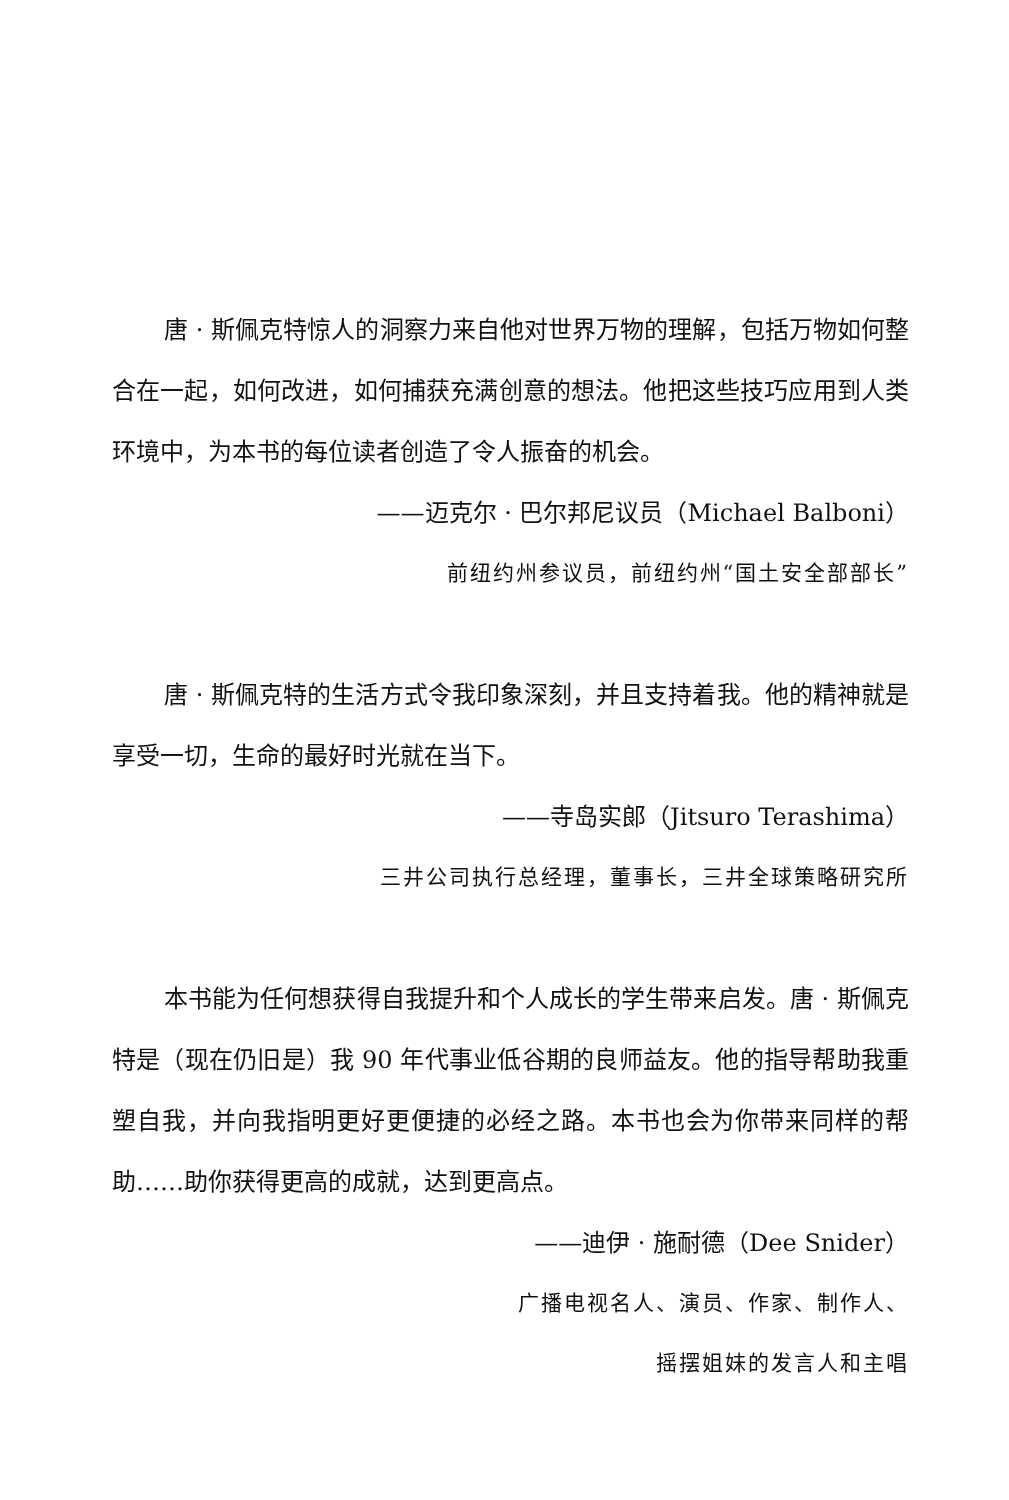唐 · 斯佩克特惊人的洞察力来自他对世界万物的理解，包括万物如何整合在一起，如何改进，如何捕获充满创意的想法。他把这些技巧应用到人类环境中，为本书的每位读者创造了令人振奋的机会。
——迈克尔 · 巴尔邦尼议员（Michael Balboni）
前纽约州参议员，前纽约州“国土安全部部长”
唐 · 斯佩克特的生活方式令我印象深刻，并且支持着我。他的精神就是享受一切，生命的最好时光就在当下。
——寺岛实郎（Jitsuro Terashima）
三井公司执行总经理，董事长，三井全球策略研究所
本书能为任何想获得自我提升和个人成长的学生带来启发。唐 · 斯佩克特是（现在仍旧是）我 90 年代事业低谷期的良师益友。他的指导帮助我重塑自我，并向我指明更好更便捷的必经之路。本书也会为你带来同样的帮助……助你获得更高的成就，达到更高点。
——迪伊 · 施耐德（Dee Snider）
广播电视名人、演员、作家、制作人、
摇摆姐妹的发言人和主唱